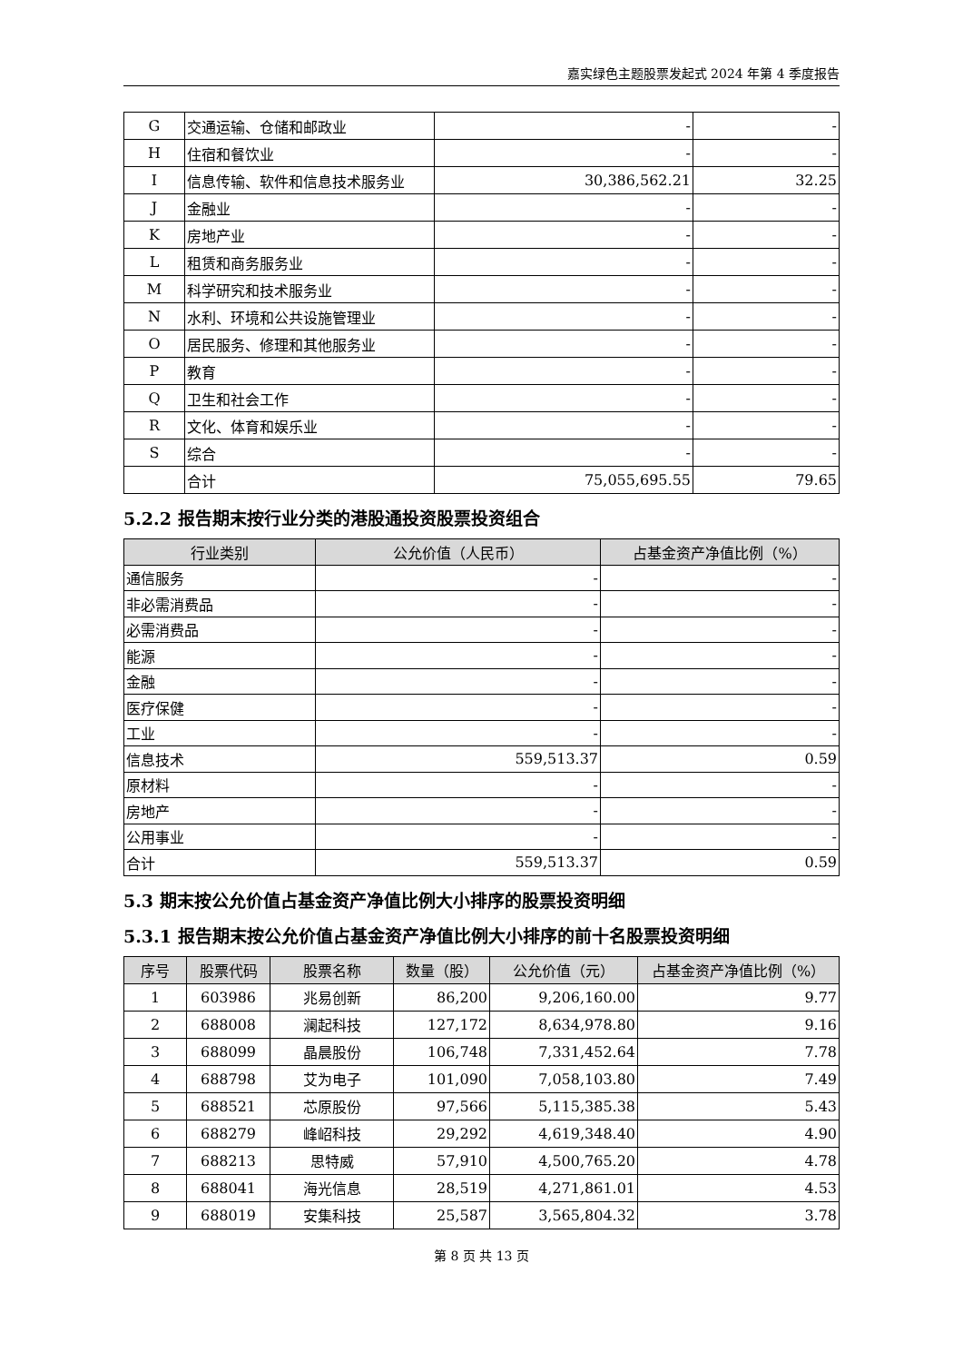嘉实绿色主题股票发起式 2024 年第 4 季度报告
| G | 交通运输、仓储和邮政业 | - | - |
| H | 住宿和餐饮业 | - | - |
| I | 信息传输、软件和信息技术服务业 | 30,386,562.21 | 32.25 |
| J | 金融业 | - | - |
| K | 房地产业 | - | - |
| L | 租赁和商务服务业 | - | - |
| M | 科学研究和技术服务业 | - | - |
| N | 水利、环境和公共设施管理业 | - | - |
| O | 居民服务、修理和其他服务业 | - | - |
| P | 教育 | - | - |
| Q | 卫生和社会工作 | - | - |
| R | 文化、体育和娱乐业 | - | - |
| S | 综合 | - | - |
| | 合计 | 75,055,695.55 | 79.65 |
5.2.2 报告期末按行业分类的港股通投资股票投资组合
| 行业类别 | 公允价值（人民币） | 占基金资产净值比例（%） |
| --- | --- | --- |
| 通信服务 | - | - |
| 非必需消费品 | - | - |
| 必需消费品 | - | - |
| 能源 | - | - |
| 金融 | - | - |
| 医疗保健 | - | - |
| 工业 | - | - |
| 信息技术 | 559,513.37 | 0.59 |
| 原材料 | - | - |
| 房地产 | - | - |
| 公用事业 | - | - |
| 合计 | 559,513.37 | 0.59 |
5.3 期末按公允价值占基金资产净值比例大小排序的股票投资明细
5.3.1 报告期末按公允价值占基金资产净值比例大小排序的前十名股票投资明细
| 序号 | 股票代码 | 股票名称 | 数量（股） | 公允价值（元） | 占基金资产净值比例（%） |
| --- | --- | --- | --- | --- | --- |
| 1 | 603986 | 兆易创新 | 86,200 | 9,206,160.00 | 9.77 |
| 2 | 688008 | 澜起科技 | 127,172 | 8,634,978.80 | 9.16 |
| 3 | 688099 | 晶晨股份 | 106,748 | 7,331,452.64 | 7.78 |
| 4 | 688798 | 艾为电子 | 101,090 | 7,058,103.80 | 7.49 |
| 5 | 688521 | 芯原股份 | 97,566 | 5,115,385.38 | 5.43 |
| 6 | 688279 | 峰岹科技 | 29,292 | 4,619,348.40 | 4.90 |
| 7 | 688213 | 思特威 | 57,910 | 4,500,765.20 | 4.78 |
| 8 | 688041 | 海光信息 | 28,519 | 4,271,861.01 | 4.53 |
| 9 | 688019 | 安集科技 | 25,587 | 3,565,804.32 | 3.78 |
第 8 页 共 13 页